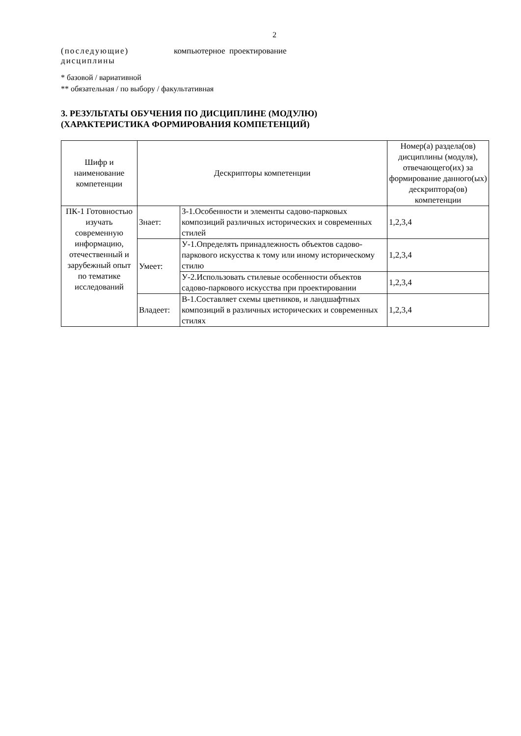2
(последующие)
дисциплины
компьютерное проектирование
* базовой / вариативной
** обязательная / по выбору / факультативная
3. РЕЗУЛЬТАТЫ ОБУЧЕНИЯ ПО ДИСЦИПЛИНЕ (МОДУЛЮ)
(ХАРАКТЕРИСТИКА ФОРМИРОВАНИЯ КОМПЕТЕНЦИЙ)
| Шифр и наименование компетенции | Дескрипторы компетенции | | Номер(а) раздела(ов) дисциплины (модуля), отвечающего(их) за формирование данного(ых) дескриптора(ов) компетенции |
| --- | --- | --- | --- |
| ПК-1 Готовностью изучать современную информацию, отечественный и зарубежный опыт по тематике исследований | Знает: | З-1.Особенности и элементы садово-парковых композиций различных исторических и современных стилей | 1,2,3,4 |
| | Умеет: | У-1.Определять принадлежность объектов садово-паркового искусства к тому или иному историческому стилю | 1,2,3,4 |
| | | У-2.Использовать стилевые особенности объектов садово-паркового искусства при проектировании | 1,2,3,4 |
| | Владеет: | В-1.Составляет схемы цветников, и ландшафтных композиций в различных исторических и современных стилях | 1,2,3,4 |